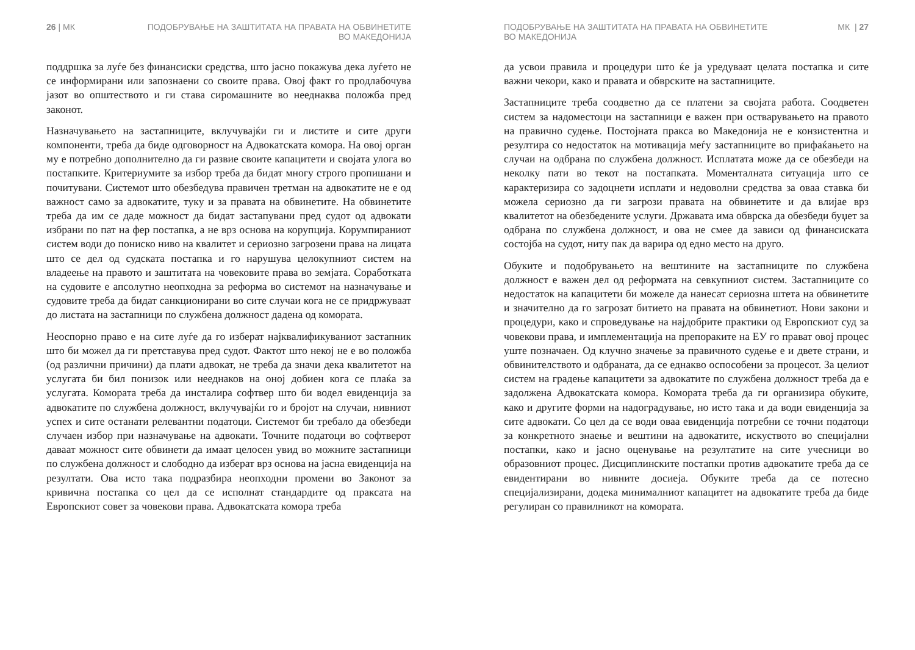26 | МК ПОДОБРУВАЊЕ НА ЗАШТИТАТА НА ПРАВАТА НА ОБВИНЕТИТЕ
ВО МАКЕДОНИЈА
поддршка за луѓе без финансиски средства, што јасно покажува дека луѓето не се информирани или запознаени со своите права. Овој факт го продлабочува јазот во општеството и ги става сиромашните во нееднаква положба пред законот.
Назначувањето на застапниците, вклучувајќи ги и листите и сите други компоненти, треба да биде одговорност на Адвокатската комора. На овој орган му е потребно дополнително да ги развие своите капацитети и својата улога во постапките. Критериумите за избор треба да бидат многу строго пропишани и почитувани. Системот што обезбедува правичен третман на адвокатите не е од важност само за адвокатите, туку и за правата на обвинетите. На обвинетите треба да им се даде можност да бидат застапувани пред судот од адвокати избрани по пат на фер постапка, а не врз основа на корупција. Корумпираниот систем води до пониско ниво на квалитет и сериозно загрозени права на лицата што се дел од судската постапка и го нарушува целокупниот систем на владеење на правото и заштитата на човековите права во земјата. Соработката на судовите е апсолутно неопходна за реформа во системот на назначување и судовите треба да бидат санкционирани во сите случаи кога не се придржуваат до листата на застапници по службена должност дадена од комората.
Неоспорно право е на сите луѓе да го изберат најквалификуваниот застапник што би можел да ги претставува пред судот. Фактот што некој не е во положба (од различни причини) да плати адвокат, не треба да значи дека квалитетот на услугата би бил понизок или нееднаков на оној добиен кога се плаќа за услугата. Комората треба да инсталира софтвер што би водел евиденција за адвокатите по службена должност, вклучувајќи го и бројот на случаи, нивниот успех и сите останати релевантни податоци. Системот би требало да обезбеди случаен избор при назначување на адвокати. Точните податоци во софтверот даваат можност сите обвинети да имаат целосен увид во можните застапници по службена должност и слободно да изберат врз основа на јасна евиденција на резултати. Ова исто така подразбира неопходни промени во Законот за кривична постапка со цел да се исполнат стандардите од праксата на Европскиот совет за човекови права. Адвокатската комора треба
ПОДОБРУВАЊЕ НА ЗАШТИТАТА НА ПРАВАТА НА ОБВИНЕТИТЕ
ВО МАКЕДОНИЈА
МК | 27
да усвои правила и процедури што ќе ја уредуваат целата постапка и сите важни чекори, како и правата и обврските на застапниците.
Застапниците треба соодветно да се платени за својата работа. Соодветен систем за надоместоци на застапници е важен при остварувањето на правото на правично судење. Постојната пракса во Македонија не е конзистентна и резултира со недостаток на мотивација меѓу застапниците во прифаќањето на случаи на одбрана по службена должност. Исплатата може да се обезбеди на неколку пати во текот на постапката. Моменталната ситуација што се карактеризира со задоцнети исплати и недоволни средства за оваа ставка би можела сериозно да ги загрози правата на обвинетите и да влијае врз квалитетот на обезбедените услуги. Државата има обврска да обезбеди буџет за одбрана по службена должност, и ова не смее да зависи од финансиската состојба на судот, ниту пак да варира од едно место на друго.
Обуките и подобрувањето на вештините на застапниците по службена должност е важен дел од реформата на севкупниот систем. Застапниците со недостаток на капацитети би можеле да нанесат сериозна штета на обвинетите и значително да го загрозат битието на правата на обвинетиот. Нови закони и процедури, како и спроведување на најдобрите практики од Европскиот суд за човекови права, и имплементација на препораките на ЕУ го прават овој процес уште позначаен. Од клучно значење за правичното судење е и двете страни, и обвинителството и одбраната, да се еднакво оспособени за процесот. За целиот систем на градење капацитети за адвокатите по службена должност треба да е задолжена Адвокатската комора. Комората треба да ги организира обуките, како и другите форми на надоградување, но исто така и да води евиденција за сите адвокати. Со цел да се води оваа евиденција потребни се точни податоци за конкретното знаење и вештини на адвокатите, искуството во специјални постапки, како и јасно оценување на резултатите на сите учесници во образовниот процес. Дисциплинските постапки против адвокатите треба да се евидентирани во нивните досиеја. Обуките треба да се потесно специјализирани, додека минималниот капацитет на адвокатите треба да биде регулиран со правилникот на комората.